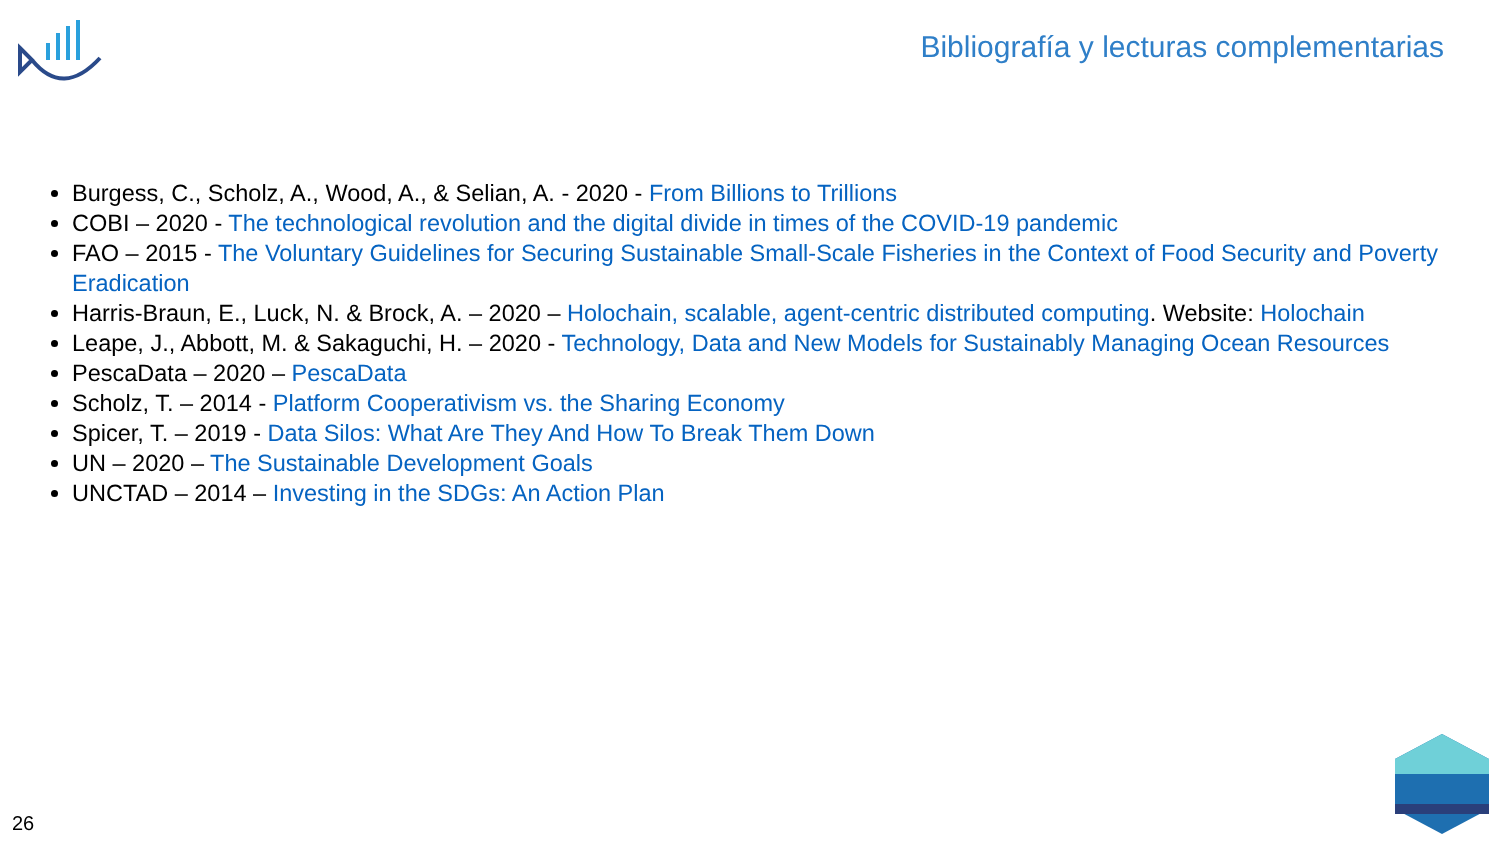Bibliografía y lecturas complementarias
Burgess, C., Scholz, A., Wood, A., & Selian, A. - 2020 - From Billions to Trillions
COBI – 2020 - The technological revolution and the digital divide in times of the COVID-19 pandemic
FAO – 2015 - The Voluntary Guidelines for Securing Sustainable Small-Scale Fisheries in the Context of Food Security and Poverty Eradication
Harris-Braun, E., Luck, N. & Brock, A. – 2020 – Holochain, scalable, agent-centric distributed computing. Website: Holochain
Leape, J., Abbott, M. & Sakaguchi, H. – 2020 - Technology, Data and New Models for Sustainably Managing Ocean Resources
PescaData – 2020 – PescaData
Scholz, T. – 2014 - Platform Cooperativism vs. the Sharing Economy
Spicer, T. – 2019 - Data Silos: What Are They And How To Break Them Down
UN – 2020 – The Sustainable Development Goals
UNCTAD – 2014 – Investing in the SDGs: An Action Plan
26